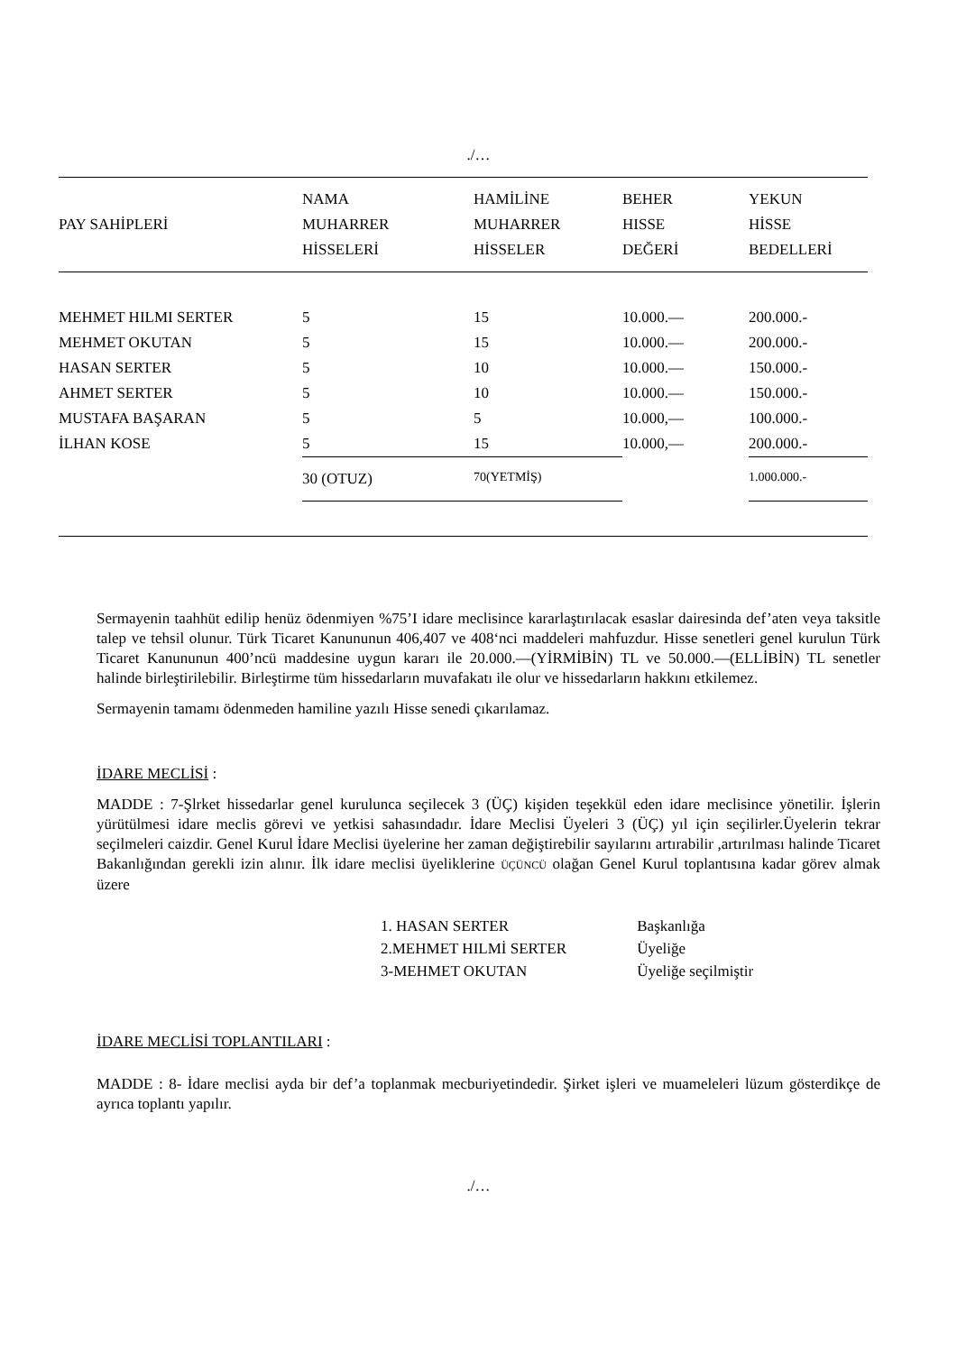./…
| PAY SAHİPLERİ | NAMA MUHARRER HİSSELERİ | HAMİLİNE MUHARRER HİSSELER | BEHER HISSE DEĞERİ | YEKUN HİSSE BEDELLERİ |
| --- | --- | --- | --- | --- |
| MEHMET HILMI SERTER | 5 | 15 | 10.000.— | 200.000.- |
| MEHMET OKUTAN | 5 | 15 | 10.000.— | 200.000.- |
| HASAN SERTER | 5 | 10 | 10.000.— | 150.000.- |
| AHMET SERTER | 5 | 10 | 10.000.— | 150.000.- |
| MUSTAFA BAŞARAN | 5 | 5 | 10.000,— | 100.000.- |
| İLHAN KOSE | 5 | 15 | 10.000,— | 200.000.- |
| | 30 (OTUZ) | 70(YETMİŞ) | | 1.000.000.- |
Sermayenin taahhüt edilip henüz ödenmiyen %75’I idare meclisince kararlaştırılacak esaslar dairesinda def’aten veya taksitle talep ve tehsil olunur. Türk Ticaret Kanununun 406,407 ve 408‘nci maddeleri mahfuzdur. Hisse senetleri genel kurulun Türk Ticaret Kanununun 400’ncü maddesine uygun kararı ile 20.000.—(YİRMİBİN) TL ve 50.000.—(ELLİBİN) TL senetler halinde birleştirilebilir. Birleştirme tüm hissedarların muvafakatı ile olur ve hissedarların hakkını etkilemez.
Sermayenin tamamı ödenmeden hamiline yazılı Hisse senedi çıkarılamaz.
İDARE MECLİSİ :
MADDE : 7-Şlrket hissedarlar genel kurulunca seçilecek 3 (ÜÇ) kişiden teşekkül eden idare meclisince yönetilir. İşlerin yürütülmesi idare meclis görevi ve yetkisi sahasındadır. İdare Meclisi Üyeleri 3 (ÜÇ) yıl için seçilirler.Üyelerin tekrar seçilmeleri caizdir. Genel Kurul İdare Meclisi üyelerine her zaman değiştirebilir sayılarını artırabilir ,artırılması halinde Ticaret Bakanlığından gerekli izin alınır. İlk idare meclisi üyeliklerine ÜÇÜNCÜ olağan Genel Kurul toplantısına kadar görev almak üzere
1. HASAN SERTER Başkanlığa
2.MEHMET HILMİ SERTER Üyeliğe
3-MEHMET OKUTAN Üyeliğe seçilmiştir
İDARE MECLİSİ TOPLANTILARI :
MADDE : 8- İdare meclisi ayda bir def’a toplanmak mecburiyetindedir. Şirket işleri ve muameleleri lüzum gösterdikçe de ayrıca toplantı yapılır.
./…